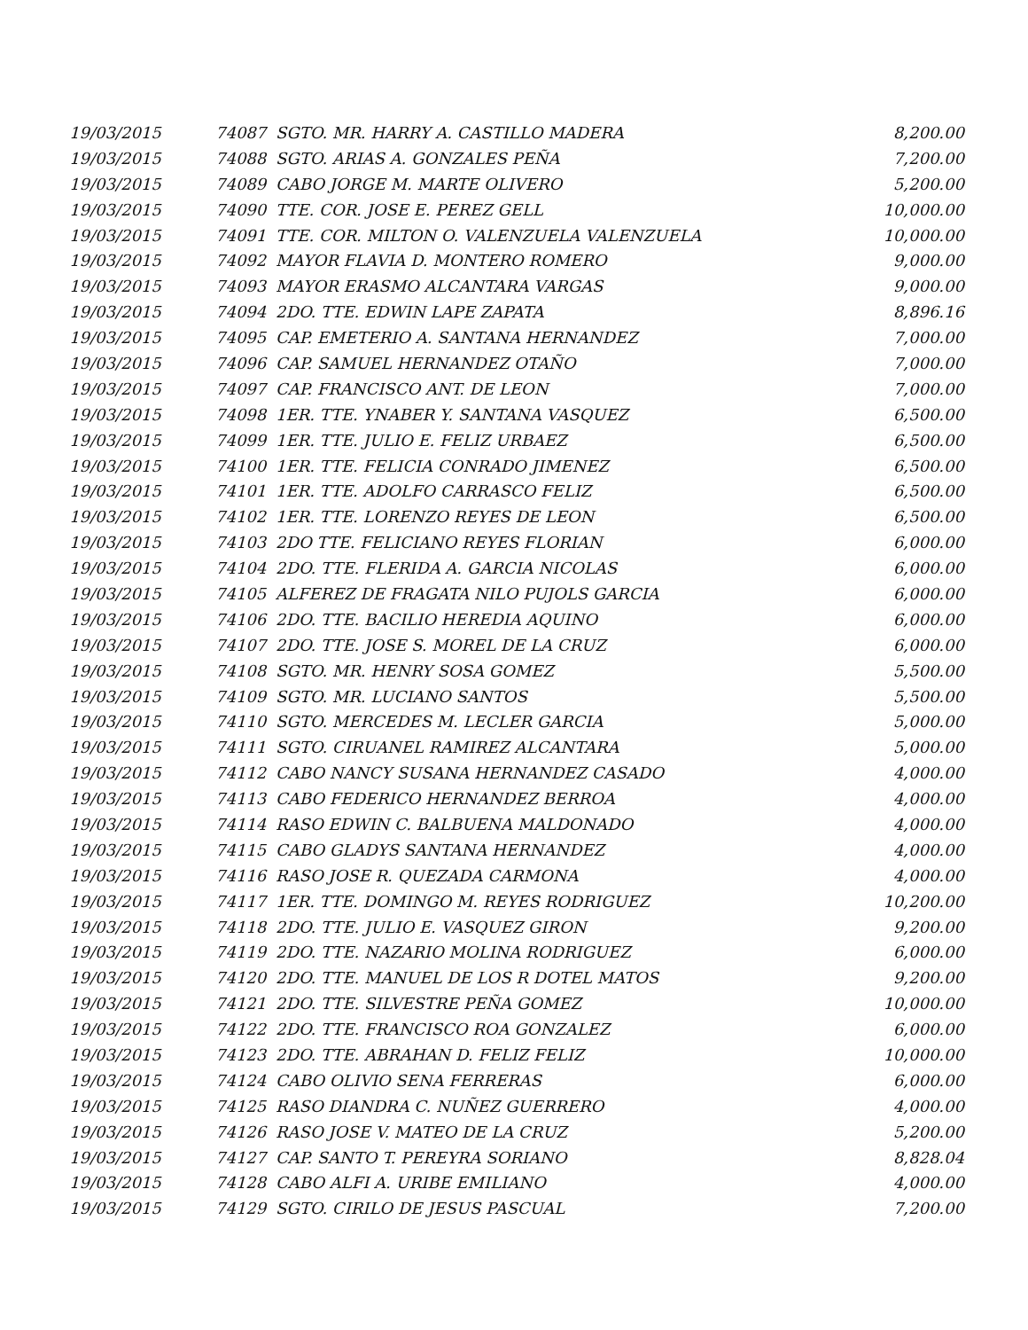| 19/03/2015 | 74087 | SGTO. MR. HARRY A. CASTILLO MADERA | 8,200.00 |
| 19/03/2015 | 74088 | SGTO. ARIAS A. GONZALES PEÑA | 7,200.00 |
| 19/03/2015 | 74089 | CABO JORGE M. MARTE OLIVERO | 5,200.00 |
| 19/03/2015 | 74090 | TTE. COR. JOSE E. PEREZ GELL | 10,000.00 |
| 19/03/2015 | 74091 | TTE. COR. MILTON O. VALENZUELA VALENZUELA | 10,000.00 |
| 19/03/2015 | 74092 | MAYOR FLAVIA D. MONTERO ROMERO | 9,000.00 |
| 19/03/2015 | 74093 | MAYOR ERASMO ALCANTARA VARGAS | 9,000.00 |
| 19/03/2015 | 74094 | 2DO. TTE. EDWIN LAPE ZAPATA | 8,896.16 |
| 19/03/2015 | 74095 | CAP. EMETERIO A. SANTANA HERNANDEZ | 7,000.00 |
| 19/03/2015 | 74096 | CAP. SAMUEL HERNANDEZ OTAÑO | 7,000.00 |
| 19/03/2015 | 74097 | CAP. FRANCISCO ANT. DE LEON | 7,000.00 |
| 19/03/2015 | 74098 | 1ER. TTE. YNABER Y. SANTANA VASQUEZ | 6,500.00 |
| 19/03/2015 | 74099 | 1ER. TTE. JULIO E. FELIZ URBAEZ | 6,500.00 |
| 19/03/2015 | 74100 | 1ER. TTE. FELICIA CONRADO JIMENEZ | 6,500.00 |
| 19/03/2015 | 74101 | 1ER. TTE. ADOLFO CARRASCO FELIZ | 6,500.00 |
| 19/03/2015 | 74102 | 1ER. TTE. LORENZO REYES DE LEON | 6,500.00 |
| 19/03/2015 | 74103 | 2DO TTE. FELICIANO REYES FLORIAN | 6,000.00 |
| 19/03/2015 | 74104 | 2DO. TTE. FLERIDA A. GARCIA NICOLAS | 6,000.00 |
| 19/03/2015 | 74105 | ALFEREZ DE FRAGATA NILO PUJOLS GARCIA | 6,000.00 |
| 19/03/2015 | 74106 | 2DO. TTE. BACILIO HEREDIA AQUINO | 6,000.00 |
| 19/03/2015 | 74107 | 2DO. TTE. JOSE S. MOREL DE LA CRUZ | 6,000.00 |
| 19/03/2015 | 74108 | SGTO. MR. HENRY SOSA GOMEZ | 5,500.00 |
| 19/03/2015 | 74109 | SGTO. MR. LUCIANO SANTOS | 5,500.00 |
| 19/03/2015 | 74110 | SGTO. MERCEDES M. LECLER GARCIA | 5,000.00 |
| 19/03/2015 | 74111 | SGTO. CIRUANEL RAMIREZ ALCANTARA | 5,000.00 |
| 19/03/2015 | 74112 | CABO NANCY SUSANA HERNANDEZ CASADO | 4,000.00 |
| 19/03/2015 | 74113 | CABO FEDERICO HERNANDEZ BERROA | 4,000.00 |
| 19/03/2015 | 74114 | RASO EDWIN C. BALBUENA MALDONADO | 4,000.00 |
| 19/03/2015 | 74115 | CABO GLADYS SANTANA HERNANDEZ | 4,000.00 |
| 19/03/2015 | 74116 | RASO JOSE R. QUEZADA CARMONA | 4,000.00 |
| 19/03/2015 | 74117 | 1ER. TTE. DOMINGO M. REYES RODRIGUEZ | 10,200.00 |
| 19/03/2015 | 74118 | 2DO. TTE. JULIO E. VASQUEZ GIRON | 9,200.00 |
| 19/03/2015 | 74119 | 2DO. TTE. NAZARIO MOLINA RODRIGUEZ | 6,000.00 |
| 19/03/2015 | 74120 | 2DO. TTE. MANUEL DE LOS R DOTEL MATOS | 9,200.00 |
| 19/03/2015 | 74121 | 2DO. TTE. SILVESTRE PEÑA GOMEZ | 10,000.00 |
| 19/03/2015 | 74122 | 2DO. TTE. FRANCISCO ROA GONZALEZ | 6,000.00 |
| 19/03/2015 | 74123 | 2DO. TTE. ABRAHAN D. FELIZ FELIZ | 10,000.00 |
| 19/03/2015 | 74124 | CABO OLIVIO SENA FERRERAS | 6,000.00 |
| 19/03/2015 | 74125 | RASO DIANDRA C. NUÑEZ GUERRERO | 4,000.00 |
| 19/03/2015 | 74126 | RASO JOSE V. MATEO DE LA CRUZ | 5,200.00 |
| 19/03/2015 | 74127 | CAP. SANTO T. PEREYRA SORIANO | 8,828.04 |
| 19/03/2015 | 74128 | CABO ALFI A. URIBE EMILIANO | 4,000.00 |
| 19/03/2015 | 74129 | SGTO. CIRILO DE JESUS PASCUAL | 7,200.00 |